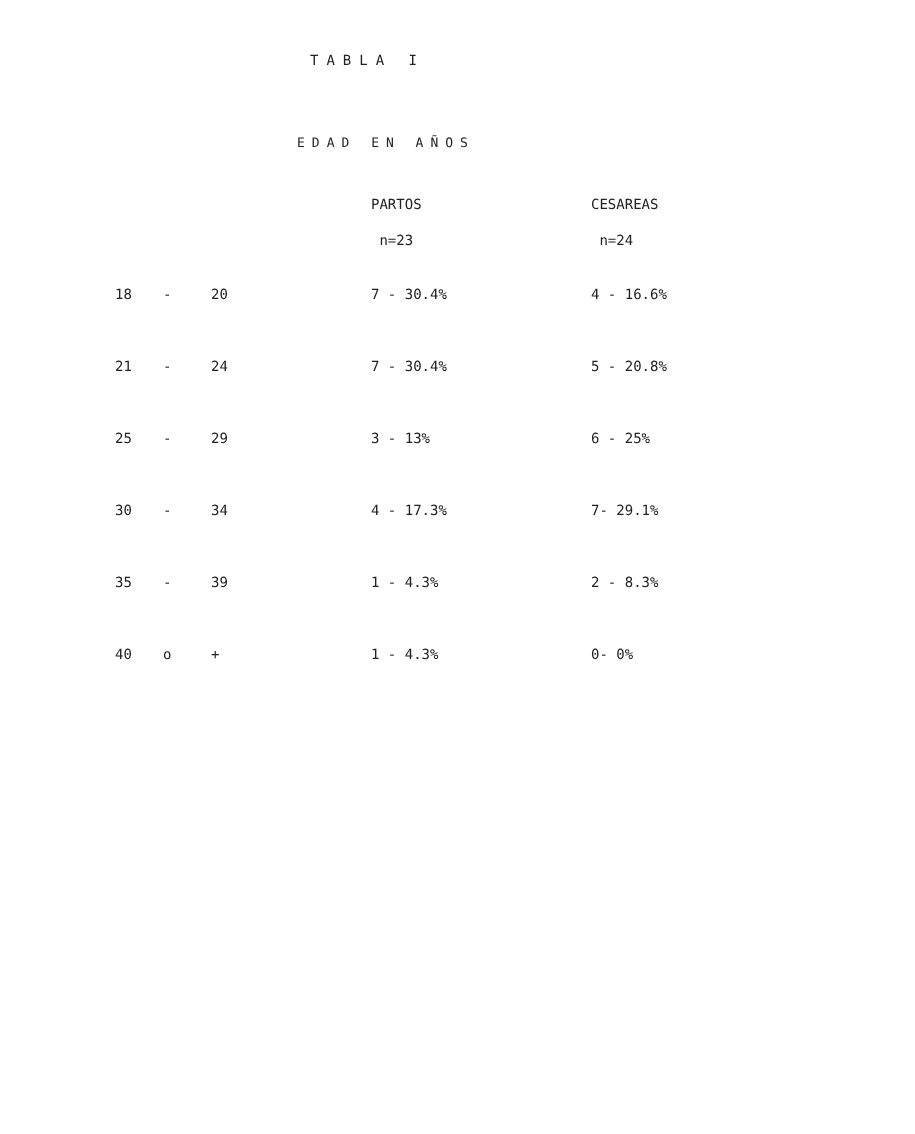TABLA I
EDAD EN AÑOS
| | | | PARTOS | CESAREAS |
| --- | --- | --- | --- | --- |
| | | | n=23 | n=24 |
| 18 | - | 20 | 7 - 30.4% | 4 - 16.6% |
| 21 | - | 24 | 7 - 30.4% | 5 - 20.8% |
| 25 | - | 29 | 3 - 13% | 6 - 25% |
| 30 | - | 34 | 4 - 17.3% | 7- 29.1% |
| 35 | - | 39 | 1 - 4.3% | 2 - 8.3% |
| 40 | o | + | 1 - 4.3% | 0- 0% |